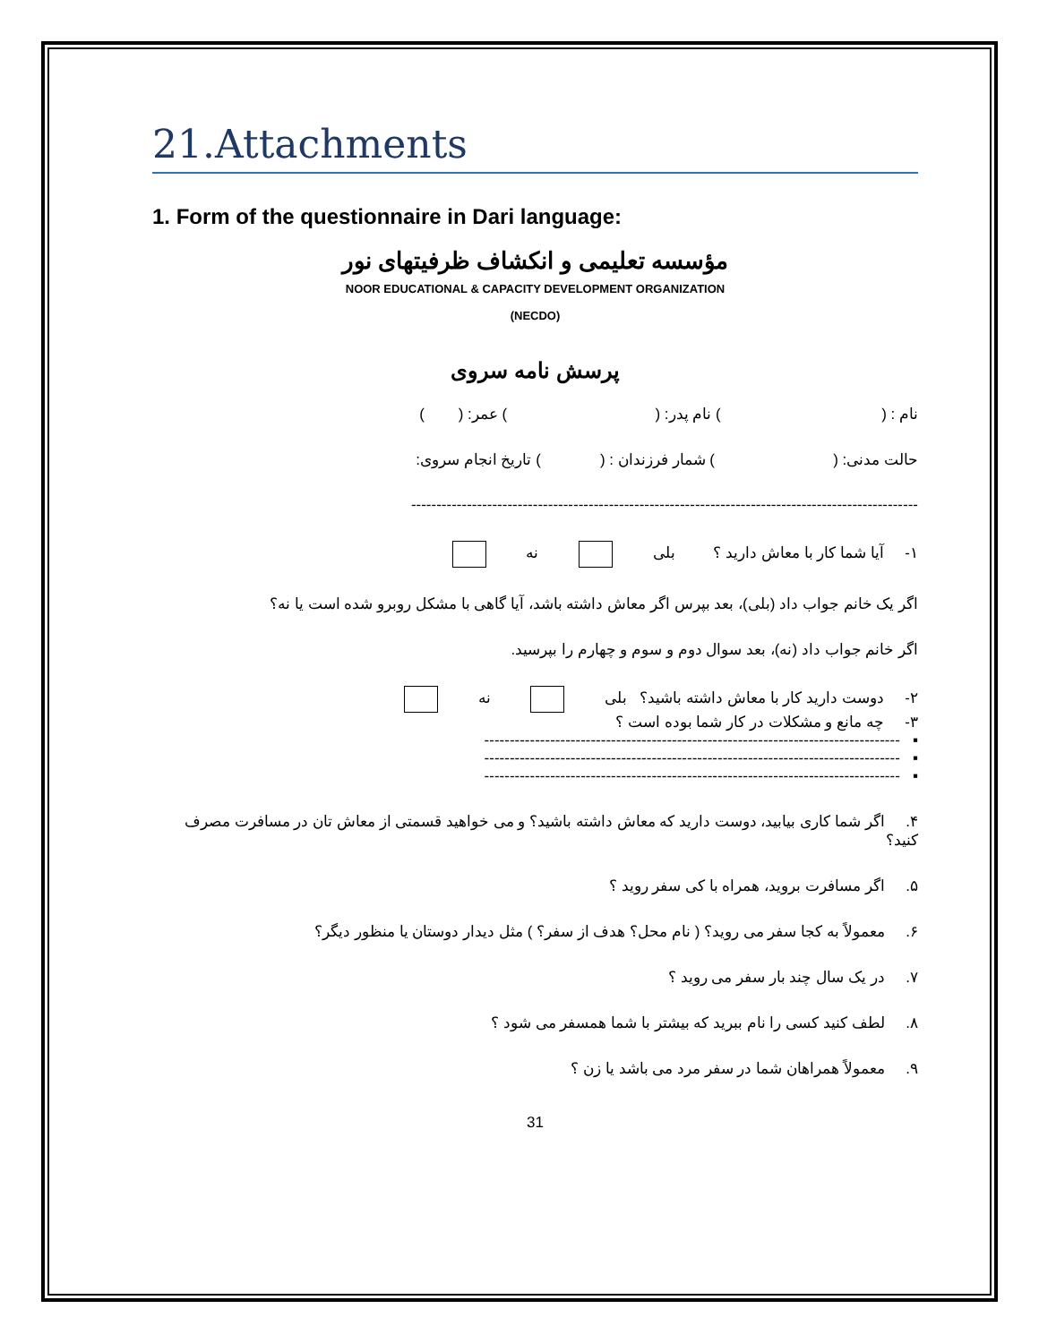21.Attachments
1. Form of the questionnaire in Dari language:
مؤسسه تعلیمی و انکشاف ظرفیتهای نور
NOOR EDUCATIONAL & CAPACITY DEVELOPMENT ORGANIZATION
(NECDO)
پرسش نامه سروی
نام : ( ) نام پدر: ( ) عمر: ( )
حالت مدنی: ( ) شمار فرزندان : ( ) تاریخ انجام سروی:
----------------------------------------------------------------------------------------------------
۱- آیا شما کار با معاش دارید ؟ بلی نه
اگر یک خانم جواب داد (بلی)، بعد بپرس اگر معاش داشته باشد، آیا گاهی با مشکل روبرو شده است یا نه؟
اگر خانم جواب داد (نه)، بعد سوال دوم و سوم و چهارم را بپرسید.
۲- دوست دارید کار با معاش داشته باشید؟ بلی نه
۳- چه مانع و مشکلات در کار شما بوده است ؟
▪ ----------------------------------------------------------------------------------
▪ ----------------------------------------------------------------------------------
▪ ----------------------------------------------------------------------------------
۴. اگر شما کاری بیابید، دوست دارید که معاش داشته باشید؟ و می خواهید قسمتی از معاش تان در مسافرت مصرف کنید؟
۵. اگر مسافرت بروید، همراه با کی سفر روید ؟
۶. معمولاً به کجا سفر می روید؟ ( نام محل؟ هدف از سفر؟ ) مثل دیدار دوستان یا منظور دیگر؟
۷. در یک سال چند بار سفر می روید ؟
۸. لطف کنید کسی را نام ببرید که بیشتر با شما همسفر می شود ؟
۹. معمولاً همراهان شما در سفر مرد می باشد یا زن ؟
31